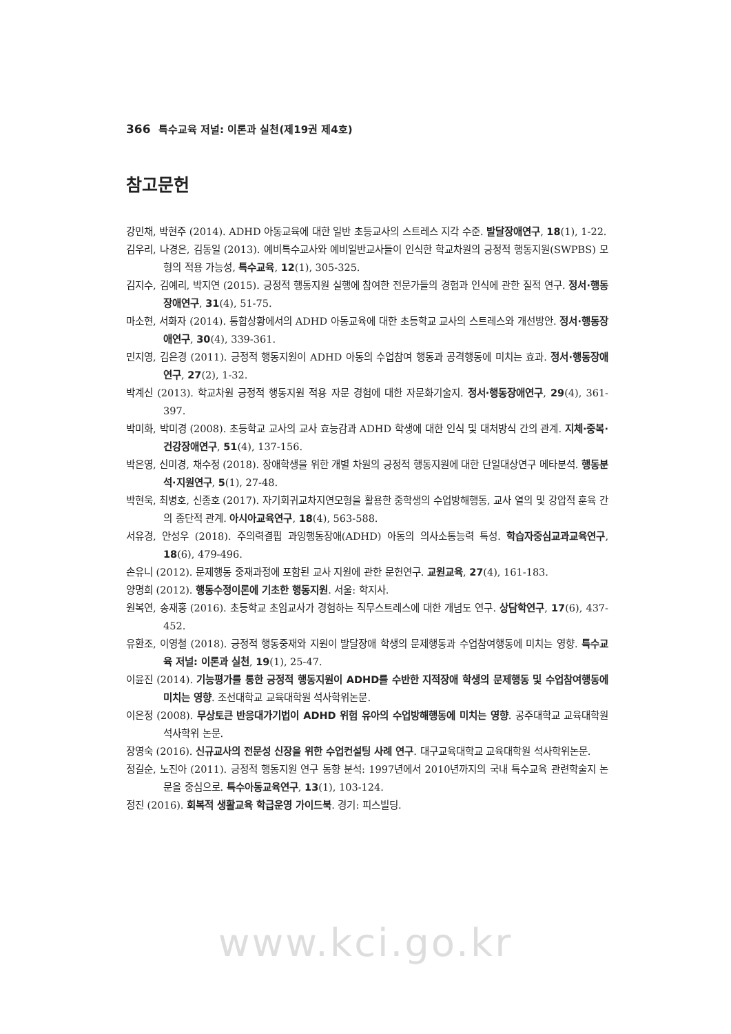366 특수교육 저널: 이론과 실천(제19권 제4호)
참고문헌
강민채, 박현주 (2014). ADHD 아동교육에 대한 일반 초등교사의 스트레스 지각 수준. 발달장애연구, 18(1), 1-22.
김우리, 나경은, 김동일 (2013). 예비특수교사와 예비일반교사들이 인식한 학교차원의 긍정적 행동지원(SWPBS) 모형의 적용 가능성, 특수교육, 12(1), 305-325.
김지수, 김예리, 박지연 (2015). 긍정적 행동지원 실행에 참여한 전문가들의 경험과 인식에 관한 질적 연구. 정서·행동장애연구, 31(4), 51-75.
마소현, 서화자 (2014). 통합상황에서의 ADHD 아동교육에 대한 초등학교 교사의 스트레스와 개선방안. 정서·행동장애연구, 30(4), 339-361.
민지영, 김은경 (2011). 긍정적 행동지원이 ADHD 아동의 수업참여 행동과 공격행동에 미치는 효과. 정서·행동장애연구, 27(2), 1-32.
박계신 (2013). 학교차원 긍정적 행동지원 적용 자문 경험에 대한 자문화기술지. 정서·행동장애연구, 29(4), 361-397.
박미화, 박미경 (2008). 초등학교 교사의 교사 효능감과 ADHD 학생에 대한 인식 및 대처방식 간의 관계. 지체·중복·건강장애연구, 51(4), 137-156.
박은영, 신미경, 채수정 (2018). 장애학생을 위한 개별 차원의 긍정적 행동지원에 대한 단일대상연구 메타분석. 행동분석·지원연구, 5(1), 27-48.
박현욱, 최병호, 신종호 (2017). 자기회귀교차지연모형을 활용한 중학생의 수업방해행동, 교사 열의 및 강압적 훈육 간의 종단적 관계. 아시아교육연구, 18(4), 563-588.
서유경, 안성우 (2018). 주의력결핍 과잉행동장애(ADHD) 아동의 의사소통능력 특성. 학습자중심교과교육연구, 18(6), 479-496.
손유니 (2012). 문제행동 중재과정에 포함된 교사 지원에 관한 문헌연구. 교원교육, 27(4), 161-183.
양명희 (2012). 행동수정이론에 기초한 행동지원. 서울: 학지사.
원복연, 송재홍 (2016). 초등학교 초임교사가 경험하는 직무스트레스에 대한 개념도 연구. 상담학연구, 17(6), 437-452.
유환조, 이영철 (2018). 긍정적 행동중재와 지원이 발달장애 학생의 문제행동과 수업참여행동에 미치는 영향. 특수교육 저널: 이론과 실천, 19(1), 25-47.
이윤진 (2014). 기능평가를 통한 긍정적 행동지원이 ADHD를 수반한 지적장애 학생의 문제행동 및 수업참여행동에 미치는 영향. 조선대학교 교육대학원 석사학위논문.
이은정 (2008). 무상토큰 반응대가기법이 ADHD 위험 유아의 수업방해행동에 미치는 영향. 공주대학교 교육대학원 석사학위 논문.
장영숙 (2016). 신규교사의 전문성 신장을 위한 수업컨설팅 사례 연구. 대구교육대학교 교육대학원 석사학위논문.
정길순, 노진아 (2011). 긍정적 행동지원 연구 동향 분석: 1997년에서 2010년까지의 국내 특수교육 관련학술지 논문을 중심으로. 특수아동교육연구, 13(1), 103-124.
정진 (2016). 회복적 생활교육 학급운영 가이드북. 경기: 피스빌딩.
www.kci.go.kr